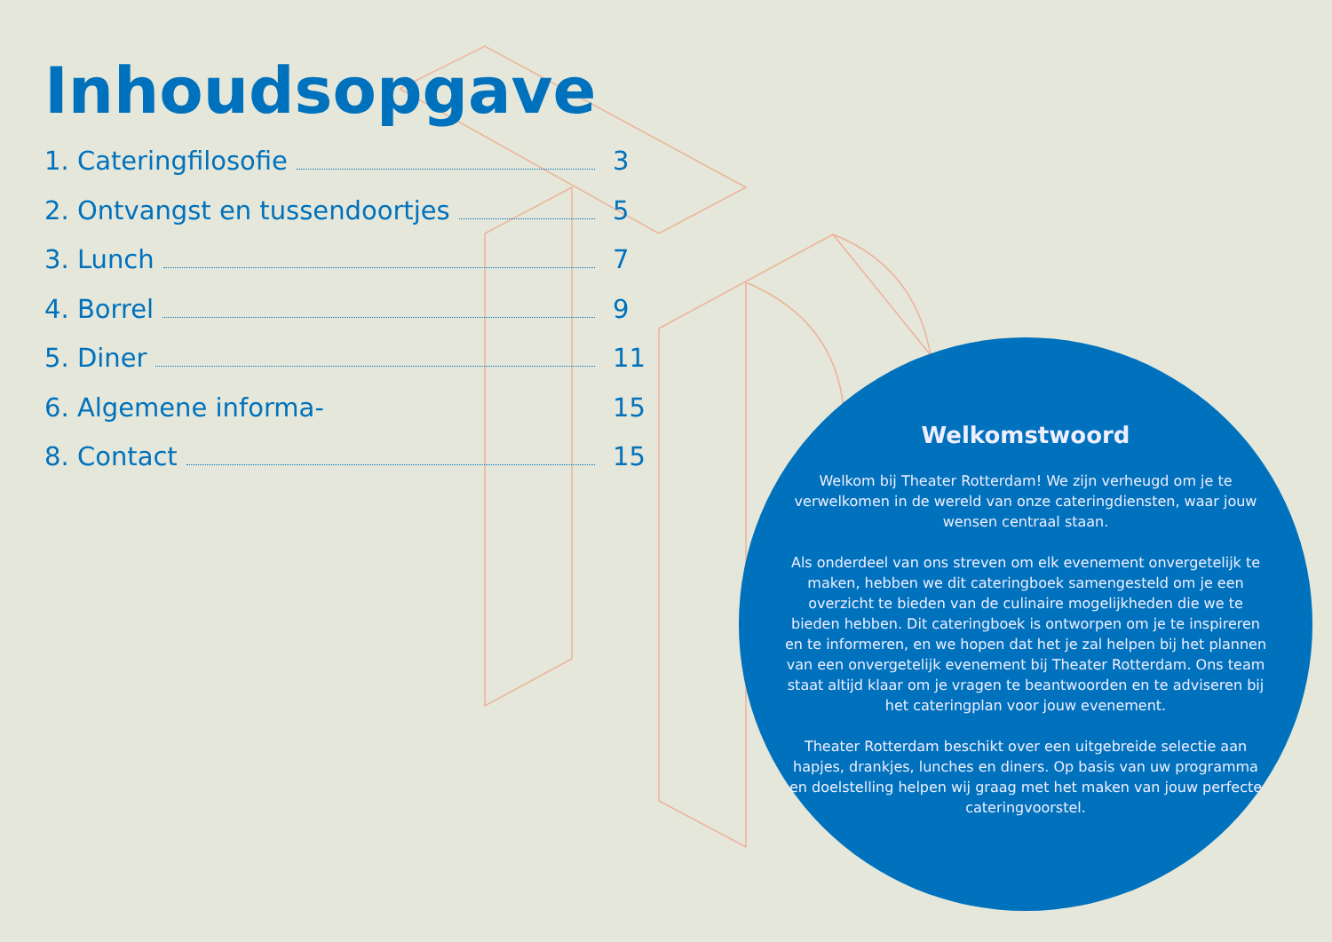Inhoudsopgave
1. Cateringfilosofie 3
2. Ontvangst en tussendoortjes 5
3. Lunch 7
4. Borrel 9
5. Diner 11
6. Algemene informa- 15
8. Contact 15
Welkomstwoord
Welkom bij Theater Rotterdam! We zijn verheugd om je te verwelkomen in de wereld van onze cateringdiensten, waar jouw wensen centraal staan.
Als onderdeel van ons streven om elk evenement onvergetelijk te maken, hebben we dit cateringboek samengesteld om je een overzicht te bieden van de culinaire mogelijkheden die we te bieden hebben. Dit cateringboek is ontworpen om je te inspireren en te informeren, en we hopen dat het je zal helpen bij het plannen van een onvergetelijk evenement bij Theater Rotterdam. Ons team staat altijd klaar om je vragen te beantwoorden en te adviseren bij het cateringplan voor jouw evenement.
Theater Rotterdam beschikt over een uitgebreide selectie aan hapjes, drankjes, lunches en diners. Op basis van uw programma en doelstelling helpen wij graag met het maken van jouw perfecte cateringvoorstel.